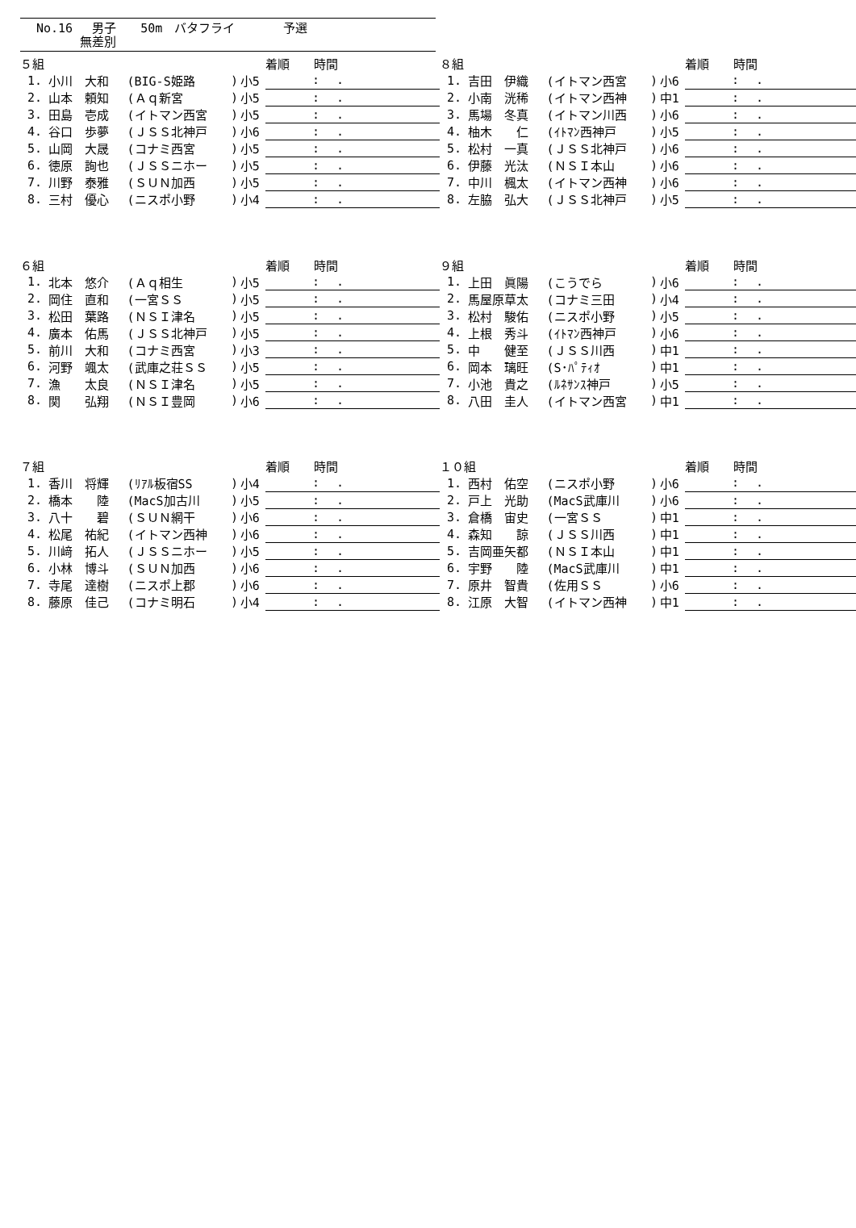No.16　 男子　　50m　バタフライ　　　　予選
　　　 無差別
| ５組 | | | | | 着順 時間 |
| --- | --- | --- | --- | --- | --- |
| 1. | 小川 大和 | (BIG-S姫路 | ) | 小5 | : . |
| 2. | 山本 頼知 | (Ａｑ新宮 | ) | 小5 | : . |
| 3. | 田島 壱成 | (イトマン西宮 | ) | 小5 | : . |
| 4. | 谷口 歩夢 | (ＪＳＳ北神戸 | ) | 小6 | : . |
| 5. | 山岡 大晟 | (コナミ西宮 | ) | 小5 | : . |
| 6. | 徳原 詢也 | (ＪＳＳニホー | ) | 小5 | : . |
| 7. | 川野 泰雅 | (ＳＵＮ加西 | ) | 小5 | : . |
| 8. | 三村 優心 | (ニスポ小野 | ) | 小4 | : . |
| ８組 | | | | | 着順 時間 |
| --- | --- | --- | --- | --- | --- |
| 1. | 吉田 伊織 | (イトマン西宮 | ) | 小6 | : . |
| 2. | 小南 洸稀 | (イトマン西神 | ) | 中1 | : . |
| 3. | 馬場 冬真 | (イトマン川西 | ) | 小6 | : . |
| 4. | 柚木 仁 | (ｲﾄﾏﾝ西神戸 | ) | 小5 | : . |
| 5. | 松村 一真 | (ＪＳＳ北神戸 | ) | 小6 | : . |
| 6. | 伊藤 光汰 | (ＮＳＩ本山 | ) | 小6 | : . |
| 7. | 中川 楓太 | (イトマン西神 | ) | 小6 | : . |
| 8. | 左脇 弘大 | (ＪＳＳ北神戸 | ) | 小5 | : . |
| ６組 | | | | | 着順 時間 |
| --- | --- | --- | --- | --- | --- |
| 1. | 北本 悠介 | (Ａｑ相生 | ) | 小5 | : . |
| 2. | 岡住 直和 | (一宮ＳＳ | ) | 小5 | : . |
| 3. | 松田 葉路 | (ＮＳＩ津名 | ) | 小5 | : . |
| 4. | 廣本 佑馬 | (ＪＳＳ北神戸 | ) | 小5 | : . |
| 5. | 前川 大和 | (コナミ西宮 | ) | 小3 | : . |
| 6. | 河野 颯太 | (武庫之荘ＳＳ | ) | 小5 | : . |
| 7. | 漁 太良 | (ＮＳＩ津名 | ) | 小5 | : . |
| 8. | 関 弘翔 | (ＮＳＩ豊岡 | ) | 小6 | : . |
| ９組 | | | | | 着順 時間 |
| --- | --- | --- | --- | --- | --- |
| 1. | 上田 眞陽 | (こうでら | ) | 小6 | : . |
| 2. | 馬屋原草太 | (コナミ三田 | ) | 小4 | : . |
| 3. | 松村 駿佑 | (ニスポ小野 | ) | 小5 | : . |
| 4. | 上根 秀斗 | (ｲﾄﾏﾝ西神戸 | ) | 小6 | : . |
| 5. | 中 健至 | (ＪＳＳ川西 | ) | 中1 | : . |
| 6. | 岡本 璃旺 | (S･ﾊﾟﾃｨｵ | ) | 中1 | : . |
| 7. | 小池 貴之 | (ﾙﾈｻﾝｽ神戸 | ) | 小5 | : . |
| 8. | 八田 圭人 | (イトマン西宮 | ) | 中1 | : . |
| ７組 | | | | | 着順 時間 |
| --- | --- | --- | --- | --- | --- |
| 1. | 香川 将輝 | (ﾘｱﾙ板宿SS | ) | 小4 | : . |
| 2. | 橋本 陸 | (MacS加古川 | ) | 小5 | : . |
| 3. | 八十 碧 | (ＳＵＮ網干 | ) | 小6 | : . |
| 4. | 松尾 祐紀 | (イトマン西神 | ) | 小6 | : . |
| 5. | 川﨑 拓人 | (ＪＳＳニホー | ) | 小5 | : . |
| 6. | 小林 博斗 | (ＳＵＮ加西 | ) | 小6 | : . |
| 7. | 寺尾 達樹 | (ニスポ上郡 | ) | 小6 | : . |
| 8. | 藤原 佳己 | (コナミ明石 | ) | 小4 | : . |
| １０組 | | | | | 着順 時間 |
| --- | --- | --- | --- | --- | --- |
| 1. | 西村 佑空 | (ニスポ小野 | ) | 小6 | : . |
| 2. | 戸上 光助 | (MacS武庫川 | ) | 小6 | : . |
| 3. | 倉橋 宙史 | (一宮ＳＳ | ) | 中1 | : . |
| 4. | 森知 諒 | (ＪＳＳ川西 | ) | 中1 | : . |
| 5. | 吉岡亜矢都 | (ＮＳＩ本山 | ) | 中1 | : . |
| 6. | 宇野 陸 | (MacS武庫川 | ) | 中1 | : . |
| 7. | 原井 智貴 | (佐用ＳＳ | ) | 小6 | : . |
| 8. | 江原 大智 | (イトマン西神 | ) | 中1 | : . |